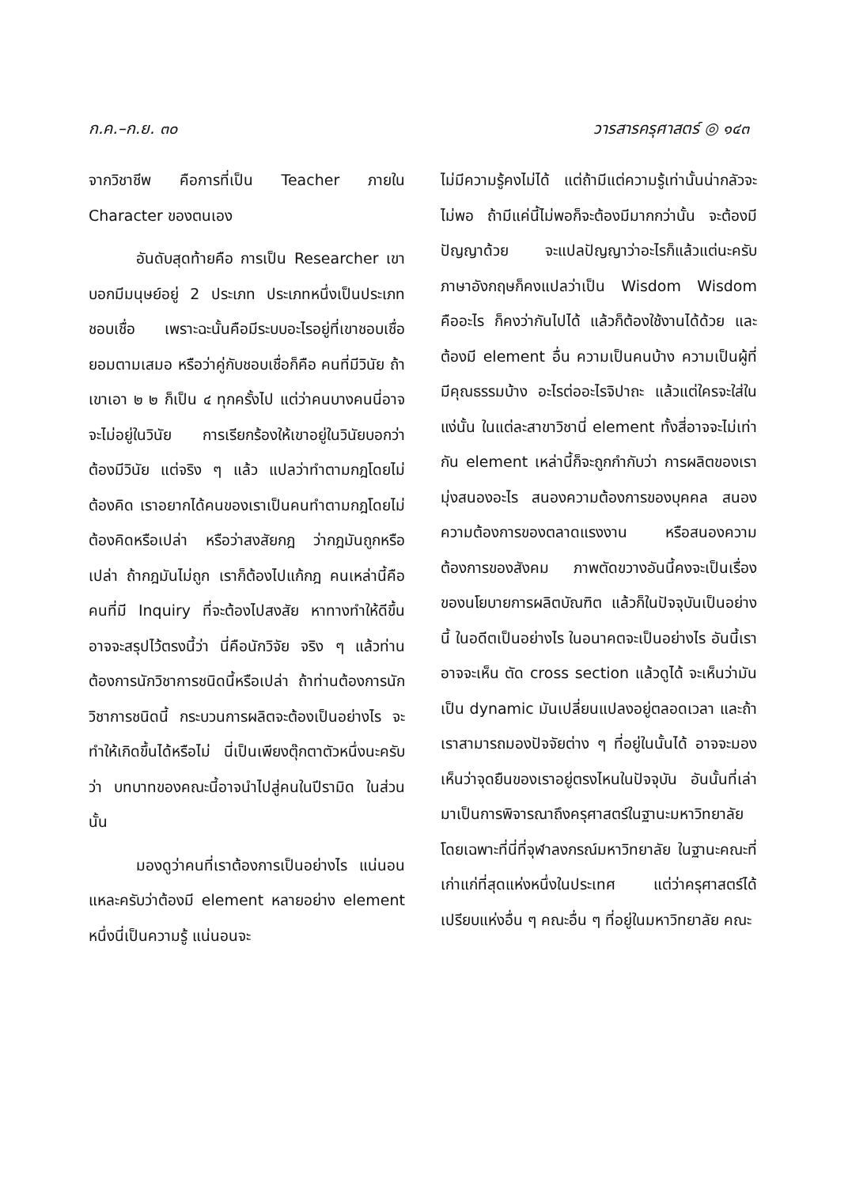ก.ค.–ก.ย. ๓๐ วารสารครุศาสตร์ ◎ ๑๔๓
จากวิชาชีพ คือการที่เป็น Teacher ภายใน Character ของตนเอง
อันดับสุดท้ายคือ การเป็น Researcher เขาบอกมีมนุษย์อยู่ 2 ประเภท ประเภทหนึ่งเป็นประเภทชอบเชื่อ เพราะฉะนั้นคือมีระบบอะไรอยู่ที่เขาชอบเชื่อยอมตามเสมอ หรือว่าคู่กับชอบเชื่อก็คือ คนที่มีวินัย ถ้าเขาเอา ๒ ๒ ก็เป็น ๔ ทุกครั้งไป แต่ว่าคนบางคนนี่อาจจะไม่อยู่ในวินัย การเรียกร้องให้เขาอยู่ในวินัยบอกว่าต้องมีวินัย แต่จริง ๆ แล้ว แปลว่าทำตามกฎโดยไม่ต้องคิด เราอยากได้คนของเราเป็นคนทำตามกฎโดยไม่ต้องคิดหรือเปล่า หรือว่าสงสัยกฎ ว่ากฎมันถูกหรือเปล่า ถ้ากฎมันไม่ถูก เราก็ต้องไปแก้กฎ คนเหล่านี้คือคนที่มี Inquiry ที่จะต้องไปสงสัย หาทางทำให้ดีขึ้น อาจจะสรุปไว้ตรงนี้ว่า นี่คือนักวิจัย จริง ๆ แล้วท่านต้องการนักวิชาการชนิดนี้หรือเปล่า ถ้าท่านต้องการนักวิชาการชนิดนี้ กระบวนการผลิตจะต้องเป็นอย่างไร จะทำให้เกิดขึ้นได้หรือไม่ นี่เป็นเพียงตุ๊กตาตัวหนึ่งนะครับว่า บทบาทของคณะนี้อาจนำไปสู่คนในปีรามิด ในส่วนนั้น
มองดูว่าคนที่เราต้องการเป็นอย่างไร แน่นอนแหละครับว่าต้องมี element หลายอย่าง element หนึ่งนี่เป็นความรู้ แน่นอนจะ
ไม่มีความรู้คงไม่ได้ แต่ถ้ามีแต่ความรู้เท่านั้นน่ากลัวจะไม่พอ ถ้ามีแค่นี้ไม่พอก็จะต้องมีมากกว่านั้น จะต้องมีปัญญาด้วย จะแปลปัญญาว่าอะไรก็แล้วแต่นะครับ ภาษาอังกฤษก็คงแปลว่าเป็น Wisdom Wisdom คืออะไร ก็คงว่ากันไปได้ แล้วก็ต้องใช้งานได้ด้วย และต้องมี element อื่น ความเป็นคนบ้าง ความเป็นผู้ที่มีคุณธรรมบ้าง อะไรต่ออะไรจิปาถะ แล้วแต่ใครจะใส่ในแง่นั้น ในแต่ละสาขาวิชานี่ element ทั้งสี่อาจจะไม่เท่ากัน element เหล่านี้ก็จะถูกกำกับว่า การผลิตของเรามุ่งสนองอะไร สนองความต้องการของบุคคล สนองความต้องการของตลาดแรงงาน หรือสนองความต้องการของสังคม ภาพตัดขวางอันนี้คงจะเป็นเรื่องของนโยบายการผลิตบัณฑิต แล้วก็ในปัจจุบันเป็นอย่างนี้ ในอดีตเป็นอย่างไร ในอนาคตจะเป็นอย่างไร อันนี้เราอาจจะเห็น ตัด cross section แล้วดูได้ จะเห็นว่ามันเป็น dynamic มันเปลี่ยนแปลงอยู่ตลอดเวลา และถ้าเราสามารถมองปัจจัยต่าง ๆ ที่อยู่ในนั้นได้ อาจจะมองเห็นว่าจุดยืนของเราอยู่ตรงไหนในปัจจุบัน อันนั้นที่เล่ามาเป็นการพิจารณาถึงครุศาสตร์ในฐานะมหาวิทยาลัย โดยเฉพาะที่นี่ที่จุฬาลงกรณ์มหาวิทยาลัย ในฐานะคณะที่เก่าแก่ที่สุดแห่งหนึ่งในประเทศ แต่ว่าครุศาสตร์ได้เปรียบแห่งอื่น ๆ คณะอื่น ๆ ที่อยู่ในมหาวิทยาลัย คณะ